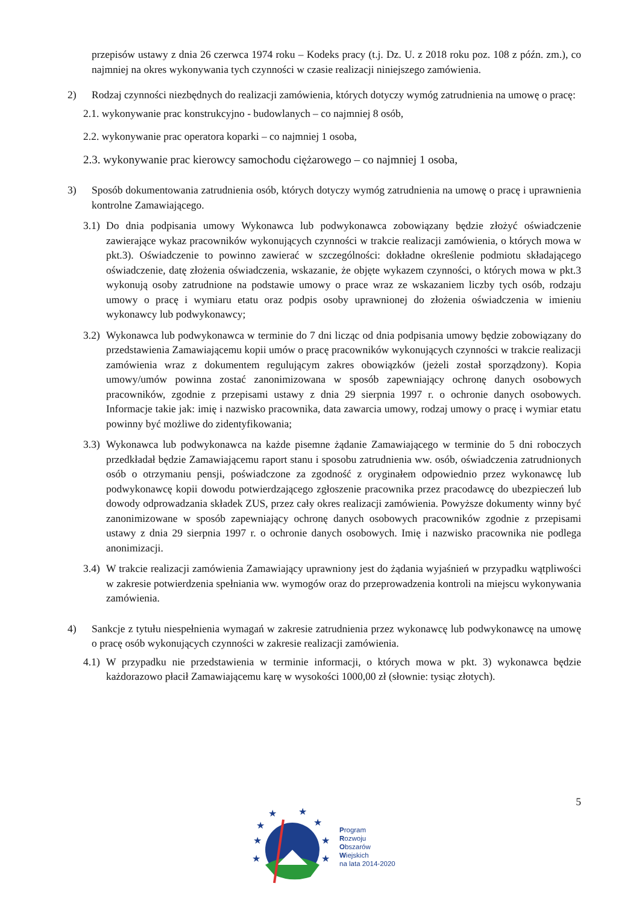przepisów ustawy z dnia 26 czerwca 1974 roku – Kodeks pracy (t.j. Dz. U. z 2018 roku poz. 108 z późn. zm.), co najmniej na okres wykonywania tych czynności w czasie realizacji niniejszego zamówienia.
2) Rodzaj czynności niezbędnych do realizacji zamówienia, których dotyczy wymóg zatrudnienia na umowę o pracę:
2.1. wykonywanie prac konstrukcyjno - budowlanych – co najmniej 8 osób,
2.2. wykonywanie prac operatora koparki – co najmniej 1 osoba,
2.3. wykonywanie prac kierowcy samochodu ciężarowego – co najmniej 1 osoba,
3) Sposób dokumentowania zatrudnienia osób, których dotyczy wymóg zatrudnienia na umowę o pracę i uprawnienia kontrolne Zamawiającego.
3.1)
Do dnia podpisania umowy Wykonawca lub podwykonawca zobowiązany będzie złożyć oświadczenie zawierające wykaz pracowników wykonujących czynności w trakcie realizacji zamówienia, o których mowa w pkt.3). Oświadczenie to powinno zawierać w szczególności: dokładne określenie podmiotu składającego oświadczenie, datę złożenia oświadczenia, wskazanie, że objęte wykazem czynności, o których mowa w pkt.3 wykonują osoby zatrudnione na podstawie umowy o prace wraz ze wskazaniem liczby tych osób, rodzaju umowy o pracę i wymiaru etatu oraz podpis osoby uprawnionej do złożenia oświadczenia w imieniu wykonawcy lub podwykonawcy;
3.2)
Wykonawca lub podwykonawca w terminie do 7 dni licząc od dnia podpisania umowy będzie zobowiązany do przedstawienia Zamawiającemu kopii umów o pracę pracowników wykonujących czynności w trakcie realizacji zamówienia wraz z dokumentem regulującym zakres obowiązków (jeżeli został sporządzony). Kopia umowy/umów powinna zostać zanonimizowana w sposób zapewniający ochronę danych osobowych pracowników, zgodnie z przepisami ustawy z dnia 29 sierpnia 1997 r. o ochronie danych osobowych. Informacje takie jak: imię i nazwisko pracownika, data zawarcia umowy, rodzaj umowy o pracę i wymiar etatu powinny być możliwe do zidentyfikowania;
3.3)
Wykonawca lub podwykonawca na każde pisemne żądanie Zamawiającego w terminie do 5 dni roboczych przedkładał będzie Zamawiającemu raport stanu i sposobu zatrudnienia ww. osób, oświadczenia zatrudnionych osób o otrzymaniu pensji, poświadczone za zgodność z oryginałem odpowiednio przez wykonawcę lub podwykonawcę kopii dowodu potwierdzającego zgłoszenie pracownika przez pracodawcę do ubezpieczeń lub dowody odprowadzania składek ZUS, przez cały okres realizacji zamówienia. Powyższe dokumenty winny być zanonimizowane w sposób zapewniający ochronę danych osobowych pracowników zgodnie z przepisami ustawy z dnia 29 sierpnia 1997 r. o ochronie danych osobowych. Imię i nazwisko pracownika nie podlega anonimizacji.
3.4)
W trakcie realizacji zamówienia Zamawiający uprawniony jest do żądania wyjaśnień w przypadku wątpliwości w zakresie potwierdzenia spełniania ww. wymogów oraz do przeprowadzenia kontroli na miejscu wykonywania zamówienia.
4) Sankcje z tytułu niespełnienia wymagań w zakresie zatrudnienia przez wykonawcę lub podwykonawcę na umowę o pracę osób wykonujących czynności w zakresie realizacji zamówienia.
4.1)
W przypadku nie przedstawienia w terminie informacji, o których mowa w pkt. 3) wykonawca będzie każdorazowo płacił Zamawiającemu karę w wysokości 1000,00 zł (słownie: tysiąc złotych).
5
★
★
★
★
★
★
★
★
Program
Rozwoju
Obszarów
Wiejskich
na lata 2014-2020